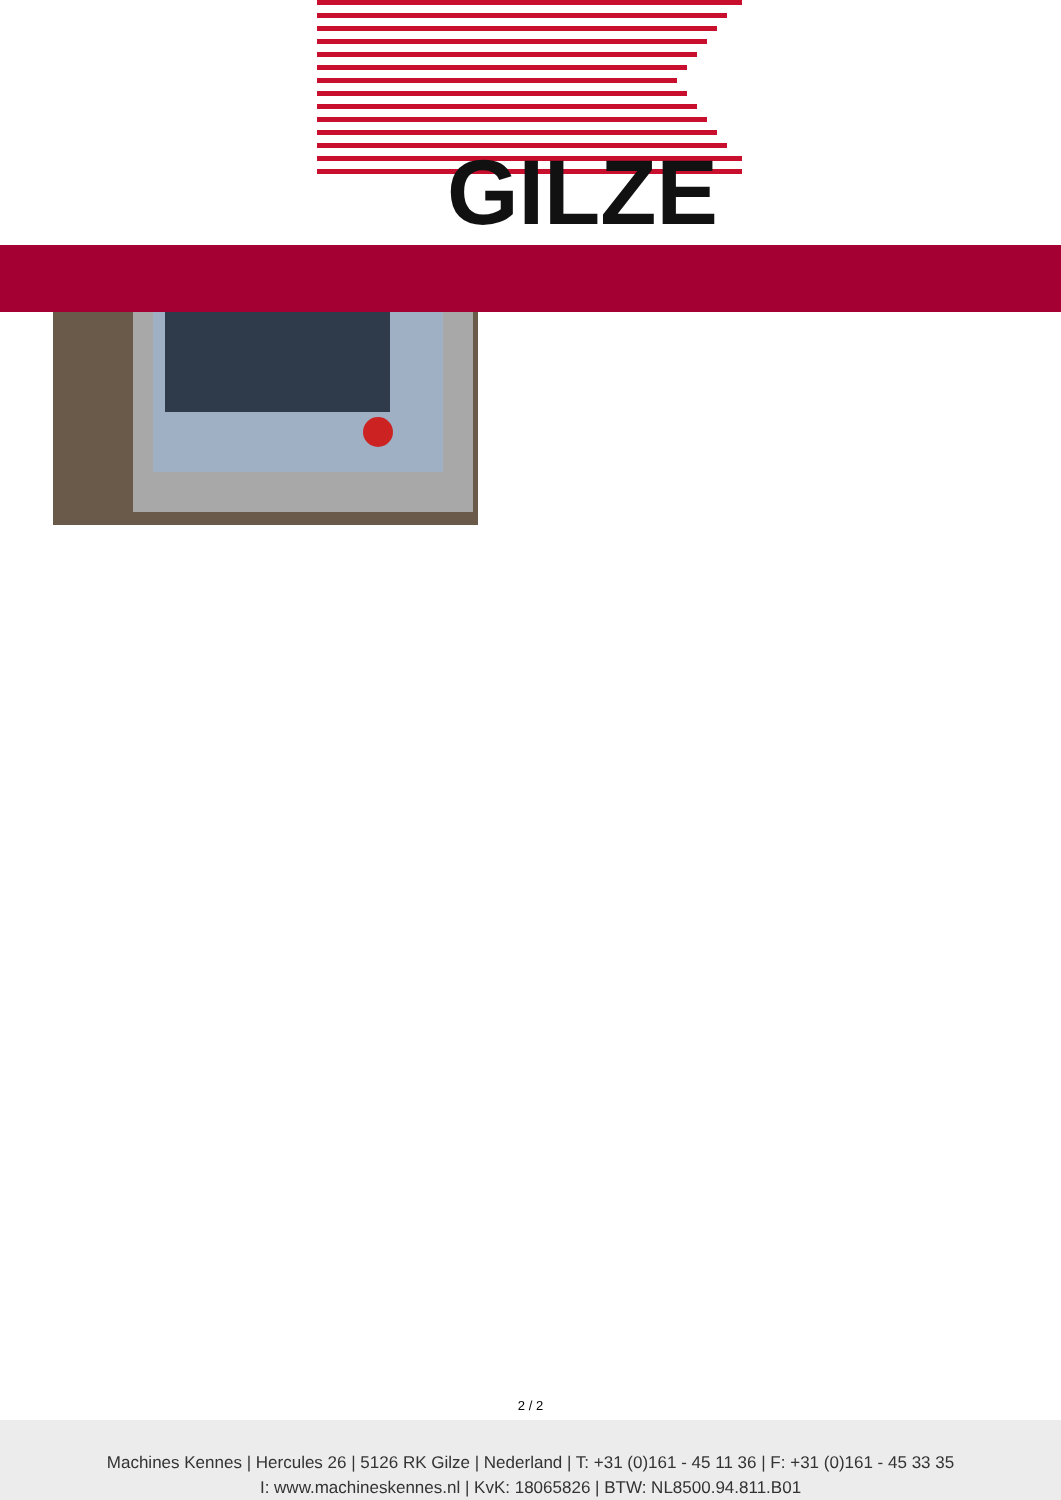GILZE
2 / 2
Machines Kennes | Hercules 26 | 5126 RK Gilze | Nederland | T: +31 (0)161 - 45 11 36 | F: +31 (0)161 - 45 33 35
I: www.machineskennes.nl | KvK: 18065826 | BTW: NL8500.94.811.B01